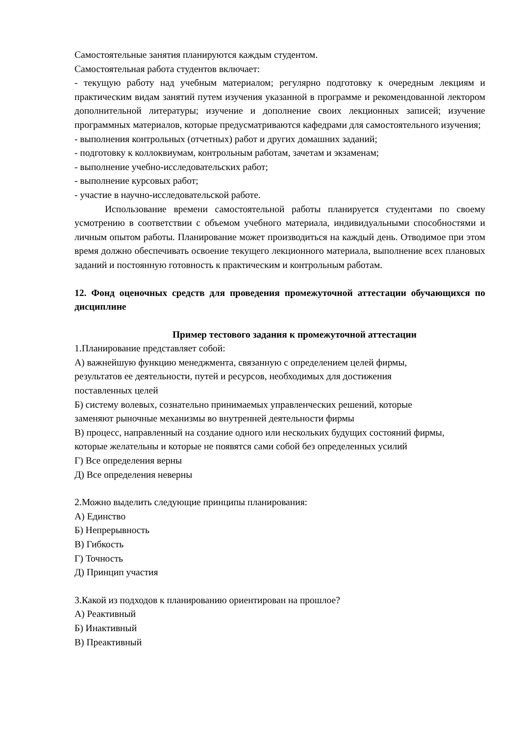Самостоятельные занятия планируются каждым студентом.
Самостоятельная работа студентов включает:
- текущую работу над учебным материалом; регулярно подготовку к очередным лекциям и практическим видам занятий путем изучения указанной в программе и рекомендованной лектором дополнительной литературы; изучение и дополнение своих лекционных записей; изучение программных материалов, которые предусматриваются кафедрами для самостоятельного изучения;
- выполнения контрольных (отчетных) работ и других домашних заданий;
- подготовку к коллоквиумам, контрольным работам, зачетам и экзаменам;
- выполнение учебно-исследовательских работ;
- выполнение курсовых работ;
- участие в научно-исследовательской работе.
Использование времени самостоятельной работы планируется студентами по своему усмотрению в соответствии с объемом учебного материала, индивидуальными способностями и личным опытом работы. Планирование может производиться на каждый день. Отводимое при этом время должно обеспечивать освоение текущего лекционного материала, выполнение всех плановых заданий и постоянную готовность к практическим и контрольным работам.
12. Фонд оценочных средств для проведения промежуточной аттестации обучающихся по дисциплине
Пример тестового задания к промежуточной аттестации
1.Планирование представляет собой:
А) важнейшую функцию менеджмента, связанную с определением целей фирмы,
результатов ее деятельности, путей и ресурсов, необходимых для достижения
поставленных целей
Б) систему волевых, сознательно принимаемых управленческих решений, которые
заменяют рыночные механизмы во внутренней деятельности фирмы
В) процесс, направленный на создание одного или нескольких будущих состояний фирмы,
которые желательны и которые не появятся сами собой без определенных усилий
Г) Все определения верны
Д) Все определения неверны
2.Можно выделить следующие принципы планирования:
А) Единство
Б) Непрерывность
В) Гибкость
Г) Точность
Д) Принцип участия
3.Какой из подходов к планированию ориентирован на прошлое?
А) Реактивный
Б) Инактивный
В) Преактивный